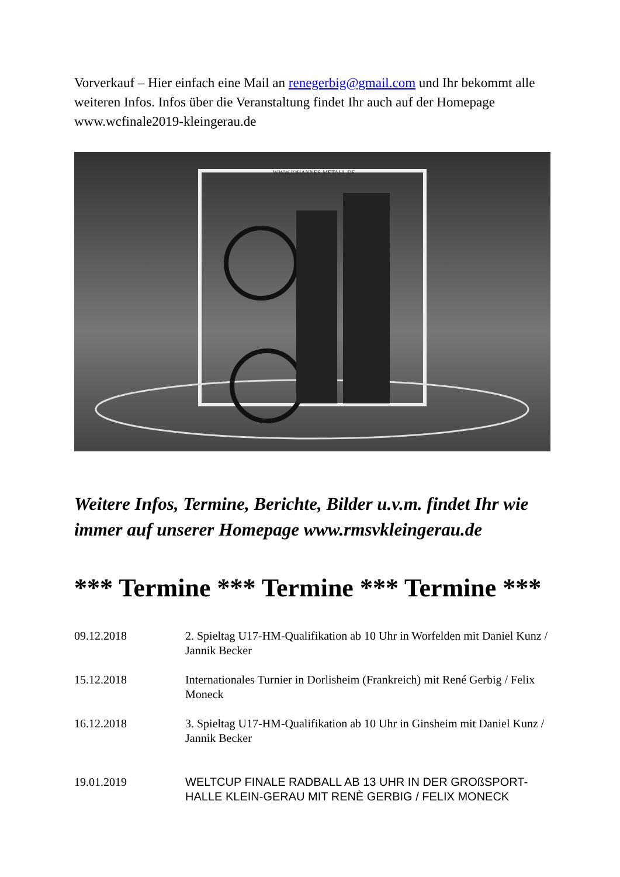Vorverkauf – Hier einfach eine Mail an renegerbig@gmail.com und Ihr bekommt alle weiteren Infos. Infos über die Veranstaltung findet Ihr auch auf der Homepage www.wcfinale2019-kleingerau.de
WWW.JOHANNES-METALL.DE
Weitere Infos, Termine, Berichte, Bilder u.v.m. findet Ihr wie immer auf unserer Homepage www.rmsvkleingerau.de
*** Termine *** Termine *** Termine ***
09.12.2018 2. Spieltag U17-HM-Qualifikation ab 10 Uhr in Worfelden mit Daniel Kunz / Jannik Becker
15.12.2018 Internationales Turnier in Dorlisheim (Frankreich) mit René Gerbig / Felix Moneck
16.12.2018 3. Spieltag U17-HM-Qualifikation ab 10 Uhr in Ginsheim mit Daniel Kunz / Jannik Becker
19.01.2019 WELTCUP FINALE RADBALL AB 13 UHR IN DER GROßSPORT-HALLE KLEIN-GERAU MIT RENÈ GERBIG / FELIX MONECK